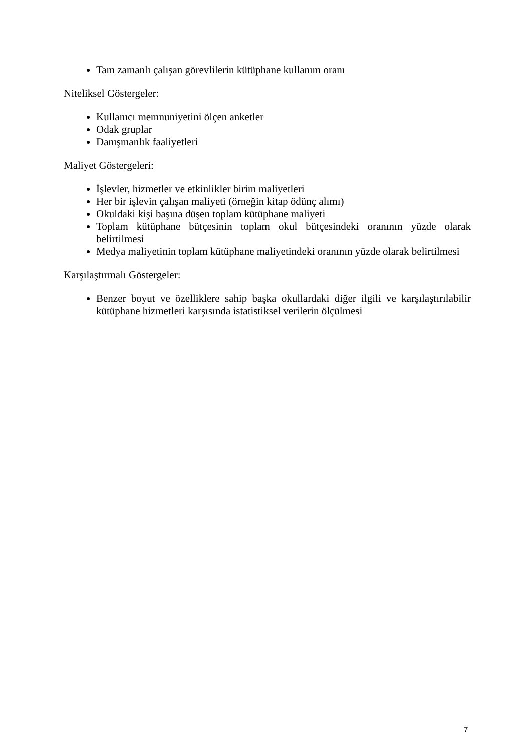Tam zamanlı çalışan görevlilerin kütüphane kullanım oranı
Niteliksel Göstergeler:
Kullanıcı memnuniyetini ölçen anketler
Odak gruplar
Danışmanlık faaliyetleri
Maliyet Göstergeleri:
İşlevler, hizmetler ve etkinlikler birim maliyetleri
Her bir işlevin çalışan maliyeti (örneğin kitap ödünç alımı)
Okuldaki kişi başına düşen toplam kütüphane maliyeti
Toplam kütüphane bütçesinin toplam okul bütçesindeki oranının yüzde olarak belirtilmesi
Medya maliyetinin toplam kütüphane maliyetindeki oranının yüzde olarak belirtilmesi
Karşılaştırmalı Göstergeler:
Benzer boyut ve özelliklere sahip başka okullardaki diğer ilgili ve karşılaştırılabilir kütüphane hizmetleri karşısında istatistiksel verilerin ölçülmesi
7